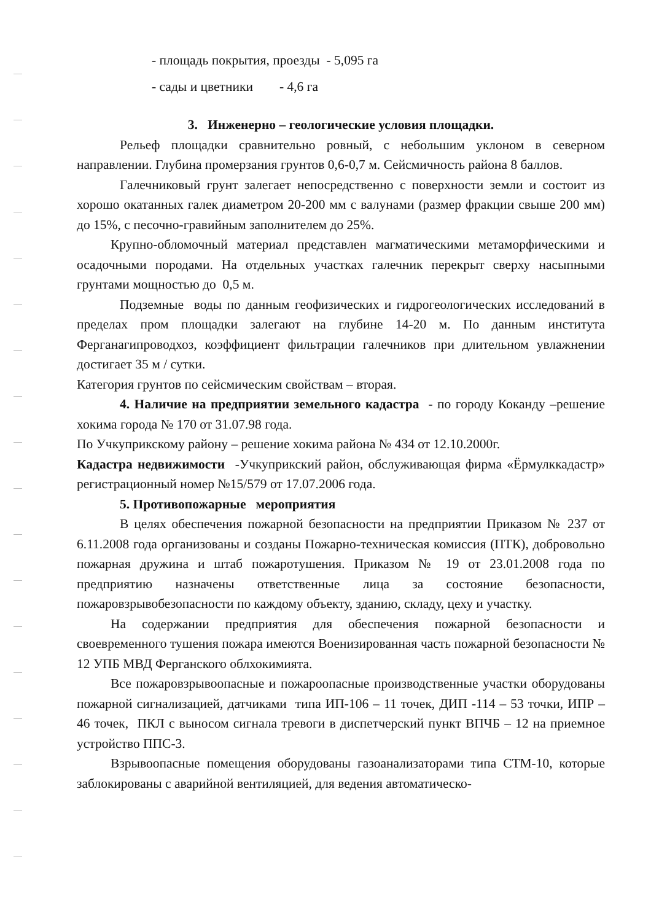- площадь покрытия, проезды - 5,095 га
- сады и цветники - 4,6 га
3. Инженерно – геологические условия площадки.
Рельеф площадки сравнительно ровный, с небольшим уклоном в северном направлении. Глубина промерзания грунтов 0,6-0,7 м. Сейсмичность района 8 баллов.
Галечниковый грунт залегает непосредственно с поверхности земли и состоит из хорошо окатанных галек диаметром 20-200 мм с валунами (размер фракции свыше 200 мм) до 15%, с песочно-гравийным заполнителем до 25%.
Крупно-обломочный материал представлен магматическими метаморфическими и осадочными породами. На отдельных участках галечник перекрыт сверху насыпными грунтами мощностью до 0,5 м.
Подземные воды по данным геофизических и гидрогеологических исследований в пределах пром площадки залегают на глубине 14-20 м. По данным института Ферганагипроводхоз, коэффициент фильтрации галечников при длительном увлажнении достигает 35 м / сутки.
Категория грунтов по сейсмическим свойствам – вторая.
4. Наличие на предприятии земельного кадастра - по городу Коканду –решение хокима города № 170 от 31.07.98 года.
По Учкуприкскому району – решение хокима района № 434 от 12.10.2000г.
Кадастра недвижимости -Учкуприкский район, обслуживающая фирма «Ёрмулккадастр» регистрационный номер №15/579 от 17.07.2006 года.
5. Противопожарные мероприятия
В целях обеспечения пожарной безопасности на предприятии Приказом № 237 от 6.11.2008 года организованы и созданы Пожарно-техническая комиссия (ПТК), добровольно пожарная дружина и штаб пожаротушения. Приказом № 19 от 23.01.2008 года по предприятию назначены ответственные лица за состояние безопасности, пожаровзрывобезопасности по каждому объекту, зданию, складу, цеху и участку.
На содержании предприятия для обеспечения пожарной безопасности и своевременного тушения пожара имеются Военизированная часть пожарной безопасности № 12 УПБ МВД Ферганского облхокимията.
Все пожаровзрывоопасные и пожароопасные производственные участки оборудованы пожарной сигнализацией, датчиками типа ИП-106 – 11 точек, ДИП -114 – 53 точки, ИПР – 46 точек, ПКЛ с выносом сигнала тревоги в диспетчерский пункт ВПЧБ – 12 на приемное устройство ППС-3.
Взрывоопасные помещения оборудованы газоанализаторами типа СТМ-10, которые заблокированы с аварийной вентиляцией, для ведения автоматическо-